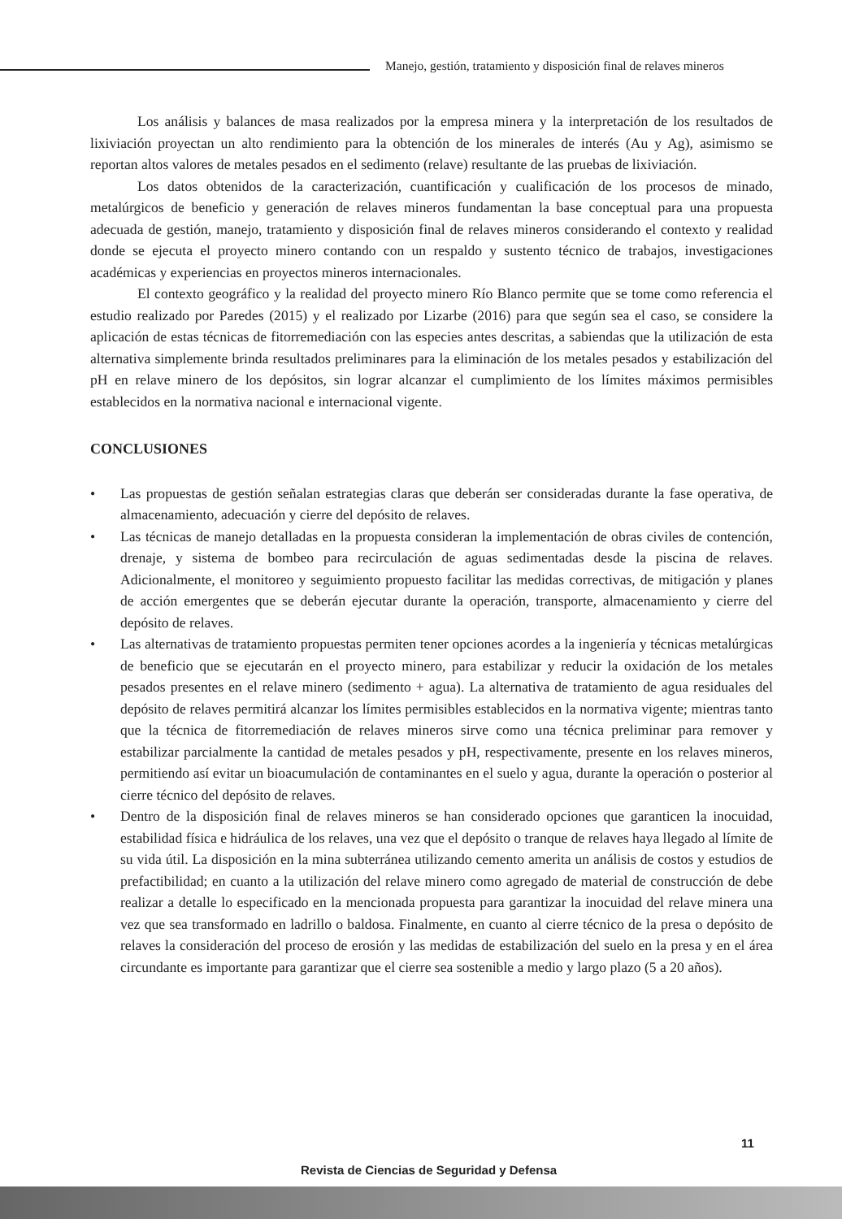Manejo, gestión, tratamiento y disposición final de relaves mineros
Los análisis y balances de masa realizados por la empresa minera y la interpretación de los resultados de lixiviación proyectan un alto rendimiento para la obtención de los minerales de interés (Au y Ag), asimismo se reportan altos valores de metales pesados en el sedimento (relave) resultante de las pruebas de lixiviación.
Los datos obtenidos de la caracterización, cuantificación y cualificación de los procesos de minado, metalúrgicos de beneficio y generación de relaves mineros fundamentan la base conceptual para una propuesta adecuada de gestión, manejo, tratamiento y disposición final de relaves mineros considerando el contexto y realidad donde se ejecuta el proyecto minero contando con un respaldo y sustento técnico de trabajos, investigaciones académicas y experiencias en proyectos mineros internacionales.
El contexto geográfico y la realidad del proyecto minero Río Blanco permite que se tome como referencia el estudio realizado por Paredes (2015) y el realizado por Lizarbe (2016) para que según sea el caso, se considere la aplicación de estas técnicas de fitorremediación con las especies antes descritas, a sabiendas que la utilización de esta alternativa simplemente brinda resultados preliminares para la eliminación de los metales pesados y estabilización del pH en relave minero de los depósitos, sin lograr alcanzar el cumplimiento de los límites máximos permisibles establecidos en la normativa nacional e internacional vigente.
CONCLUSIONES
• Las propuestas de gestión señalan estrategias claras que deberán ser consideradas durante la fase operativa, de almacenamiento, adecuación y cierre del depósito de relaves.
• Las técnicas de manejo detalladas en la propuesta consideran la implementación de obras civiles de contención, drenaje, y sistema de bombeo para recirculación de aguas sedimentadas desde la piscina de relaves. Adicionalmente, el monitoreo y seguimiento propuesto facilitar las medidas correctivas, de mitigación y planes de acción emergentes que se deberán ejecutar durante la operación, transporte, almacenamiento y cierre del depósito de relaves.
• Las alternativas de tratamiento propuestas permiten tener opciones acordes a la ingeniería y técnicas metalúrgicas de beneficio que se ejecutarán en el proyecto minero, para estabilizar y reducir la oxidación de los metales pesados presentes en el relave minero (sedimento + agua). La alternativa de tratamiento de agua residuales del depósito de relaves permitirá alcanzar los límites permisibles establecidos en la normativa vigente; mientras tanto que la técnica de fitorremediación de relaves mineros sirve como una técnica preliminar para remover y estabilizar parcialmente la cantidad de metales pesados y pH, respectivamente, presente en los relaves mineros, permitiendo así evitar un bioacumulación de contaminantes en el suelo y agua, durante la operación o posterior al cierre técnico del depósito de relaves.
• Dentro de la disposición final de relaves mineros se han considerado opciones que garanticen la inocuidad, estabilidad física e hidráulica de los relaves, una vez que el depósito o tranque de relaves haya llegado al límite de su vida útil. La disposición en la mina subterránea utilizando cemento amerita un análisis de costos y estudios de prefactibilidad; en cuanto a la utilización del relave minero como agregado de material de construcción de debe realizar a detalle lo especificado en la mencionada propuesta para garantizar la inocuidad del relave minera una vez que sea transformado en ladrillo o baldosa. Finalmente, en cuanto al cierre técnico de la presa o depósito de relaves la consideración del proceso de erosión y las medidas de estabilización del suelo en la presa y en el área circundante es importante para garantizar que el cierre sea sostenible a medio y largo plazo (5 a 20 años).
11
Revista de Ciencias de Seguridad y Defensa